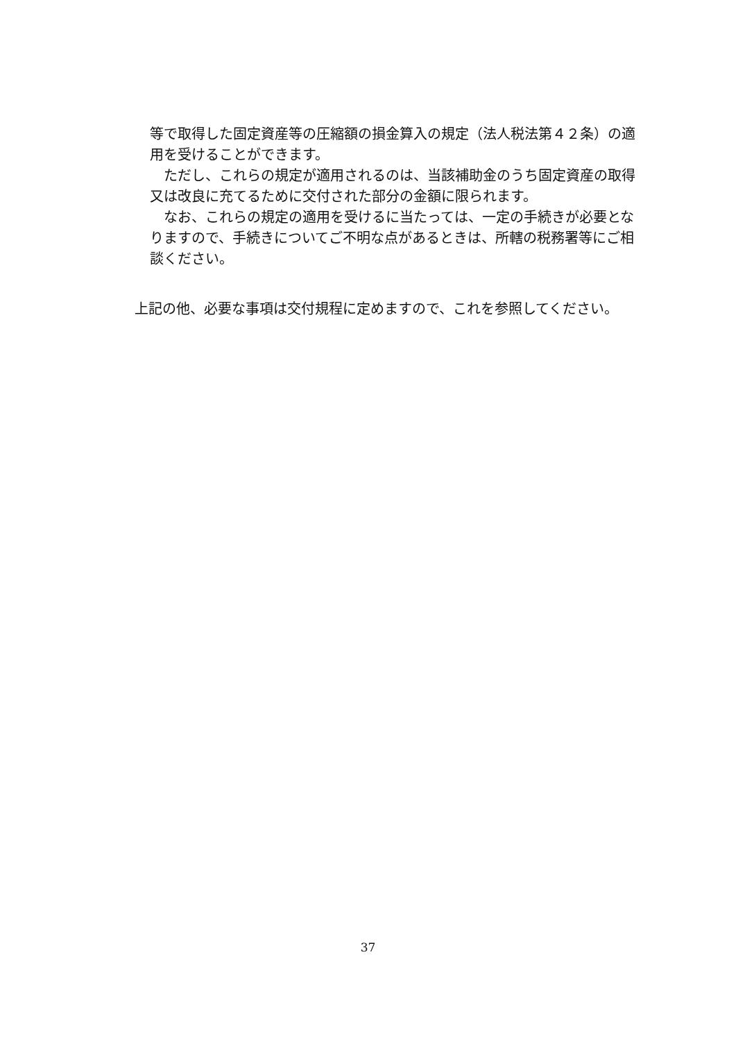等で取得した固定資産等の圧縮額の損金算入の規定（法人税法第４２条）の適用を受けることができます。
　ただし、これらの規定が適用されるのは、当該補助金のうち固定資産の取得又は改良に充てるために交付された部分の金額に限られます。
　なお、これらの規定の適用を受けるに当たっては、一定の手続きが必要となりますので、手続きについてご不明な点があるときは、所轄の税務署等にご相談ください。
上記の他、必要な事項は交付規程に定めますので、これを参照してください。
37